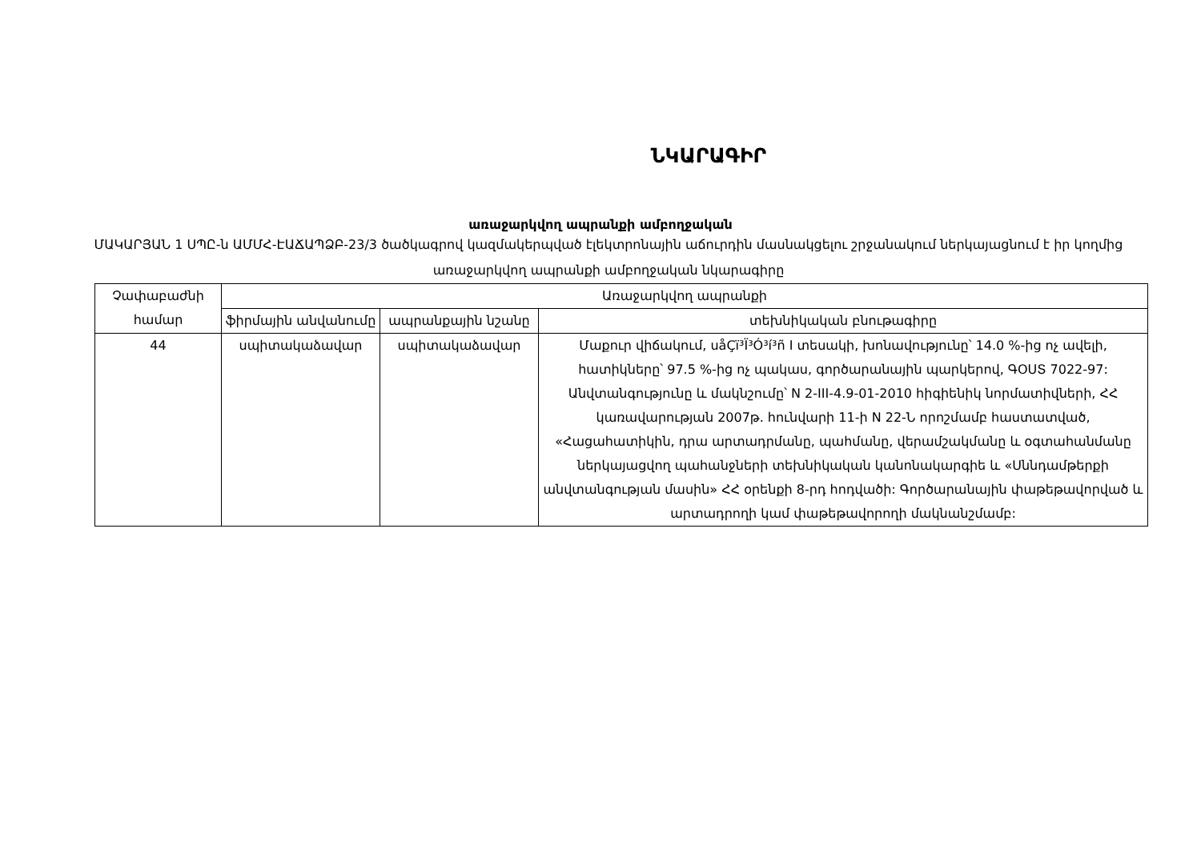ՆԿԱՐԱԳԻՐ
առաջարկվող ապրանքի ամբողջական
ՄԱԿԱՐՅԱՆ 1 ՍՊԸ-ն ԱՄՄՀ-ԷԱՃԱՊՁԲ-23/3 ծածկագրով կազմակերպված էլեկտրոնային աճուրդին մասնակցելու շրջանակում ներկայացնում է իր կողմից առաջարկվող ապրանքի ամբողջական նկարագիրը
| Չափաբաժնի համար | Առաջարկվող ապրանքի | | |
| --- | --- | --- | --- |
| | ֆիրմային անվանումը | ապրանքային նշանը | տեխնիկական բնութագիրը |
| 44 | սպիտակաձավար | սպիտակաձավար | Մաքուր վիճակում, սåÇï³Ï³Ó³í³ñ I տեսակի, խոնավությունը՝ 14.0 %-ից ոչ ավելի, հատիկները՝ 97.5 %-ից ոչ պակաս, գործարանային պարկերով, ԳՕՍՏ 7022-97: Անվտանգությունը և մակնշումը՝ N 2-III-4.9-01-2010 հիգիենիկ նորմատիվների, ՀՀ կառավարության 2007թ. հունվարի 11-ի N 22-Ն որոշմամբ հաստատված, «Հացահատիկին, դրա արտադրմանը, պահմանը, վերամշակմանը և օգտահանմանը ներկայացվող պահանջների տեխնիկական կանոնակարգիե և «Սննդամթերքի անվտանգության մասին» ՀՀ օրենքի 8-րդ հոդվածի: Գործարանային փաթեթավորված և արտադրողի կամ փաթեթավորողի մակնանշմամբ: |